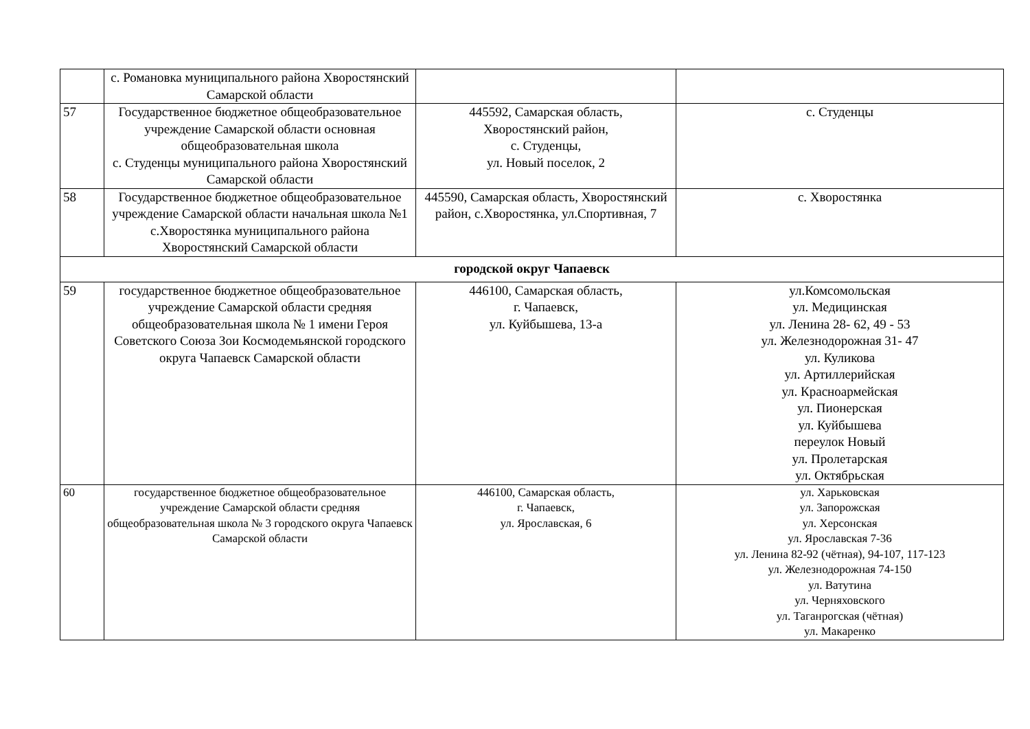| | с. Романовка муниципального района Хворостянский Самарской области | | |
| 57 | Государственное бюджетное общеобразовательное учреждение Самарской области основная общеобразовательная школа с. Студенцы муниципального района Хворостянский Самарской области | 445592, Самарская область, Хворостянский район, с. Студенцы, ул. Новый поселок, 2 | с. Студенцы |
| 58 | Государственное бюджетное общеобразовательное учреждение Самарской области начальная школа №1 с.Хворостянка муниципального района Хворостянский Самарской области | 445590, Самарская область, Хворостянский район, с.Хворостянка, ул.Спортивная, 7 | с. Хворостянка |
| городской округ Чапаевск | | | |
| 59 | государственное бюджетное общеобразовательное учреждение Самарской области средняя общеобразовательная школа № 1 имени Героя Советского Союза Зои Космодемьянской городского округа Чапаевск Самарской области | 446100, Самарская область, г. Чапаевск, ул. Куйбышева, 13-а | ул.Комсомольская ул. Медицинская ул. Ленина 28- 62, 49 - 53 ул. Железнодорожная 31- 47 ул. Куликова ул. Артиллерийская ул. Красноармейская ул. Пионерская ул. Куйбышева переулок Новый ул. Пролетарская ул. Октябрьская |
| 60 | государственное бюджетное общеобразовательное учреждение Самарской области средняя общеобразовательная школа № 3 городского округа Чапаевск Самарской области | 446100, Самарская область, г. Чапаевск, ул. Ярославская, 6 | ул. Харьковская ул. Запорожская ул. Херсонская ул. Ярославская 7-36 ул. Ленина 82-92 (чётная), 94-107, 117-123 ул. Железнодорожная 74-150 ул. Ватутина ул. Черняховского ул. Таганрогская (чётная) ул. Макаренко |